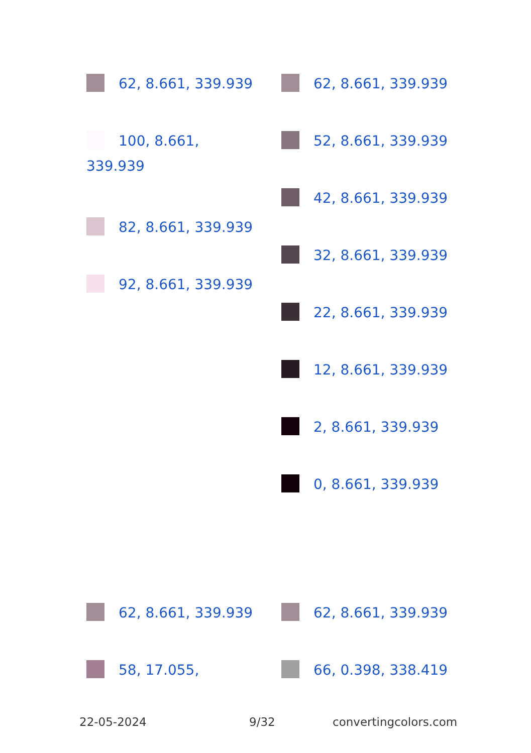62, 8.661, 339.939
100, 8.661,
339.939
82, 8.661, 339.939
92, 8.661, 339.939
62, 8.661, 339.939
52, 8.661, 339.939
42, 8.661, 339.939
32, 8.661, 339.939
22, 8.661, 339.939
12, 8.661, 339.939
2, 8.661, 339.939
0, 8.661, 339.939
62, 8.661, 339.939
58, 17.055,
62, 8.661, 339.939
66, 0.398, 338.419
22-05-2024 9/32 convertingcolors.com